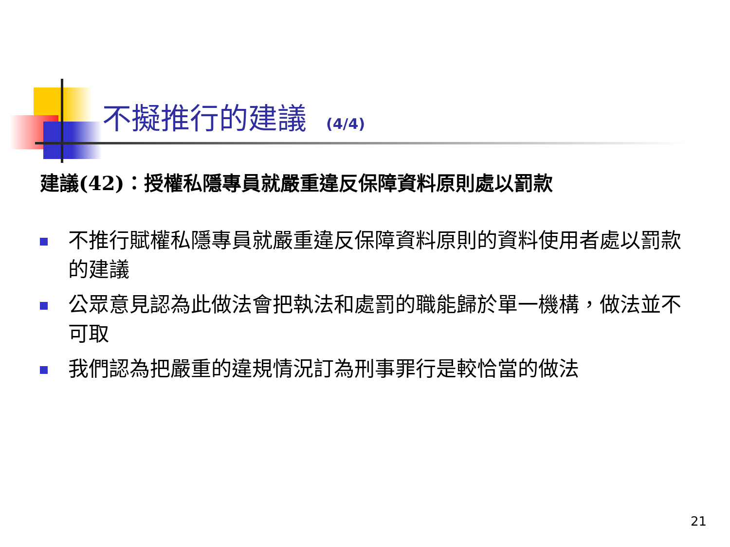不擬推行的建議 (4/4)
建議(42)：授權私隱專員就嚴重違反保障資料原則處以罰款
不推行賦權私隱專員就嚴重違反保障資料原則的資料使用者處以罰款的建議
公眾意見認為此做法會把執法和處罰的職能歸於單一機構，做法並不可取
我們認為把嚴重的違規情況訂為刑事罪行是較恰當的做法
21